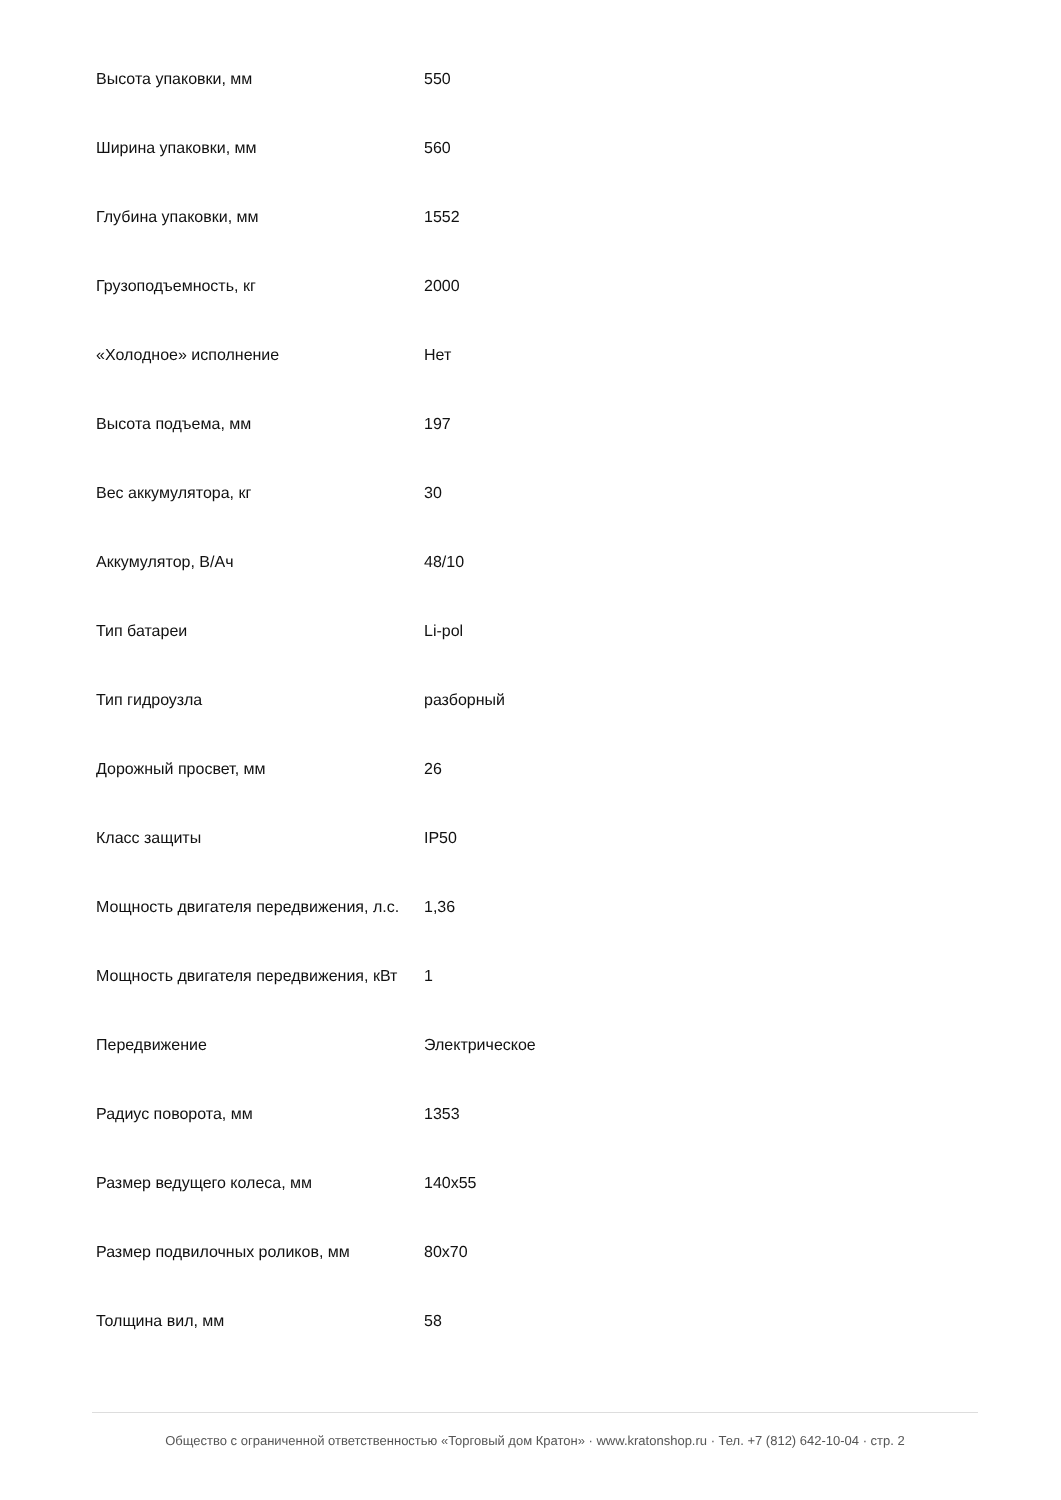| Высота упаковки, мм | 550 |
| Ширина упаковки, мм | 560 |
| Глубина упаковки, мм | 1552 |
| Грузоподъемность, кг | 2000 |
| «Холодное» исполнение | Нет |
| Высота подъема, мм | 197 |
| Вес аккумулятора, кг | 30 |
| Аккумулятор, В/Ач | 48/10 |
| Тип батареи | Li-pol |
| Тип гидроузла | разборный |
| Дорожный просвет, мм | 26 |
| Класс защиты | IP50 |
| Мощность двигателя передвижения, л.с. | 1,36 |
| Мощность двигателя передвижения, кВт | 1 |
| Передвижение | Электрическое |
| Радиус поворота, мм | 1353 |
| Размер ведущего колеса, мм | 140x55 |
| Размер подвилочных роликов, мм | 80x70 |
| Толщина вил, мм | 58 |
Общество с ограниченной ответственностью «Торговый дом Кратон» · www.kratonshop.ru · Тел. +7 (812) 642-10-04 · стр. 2